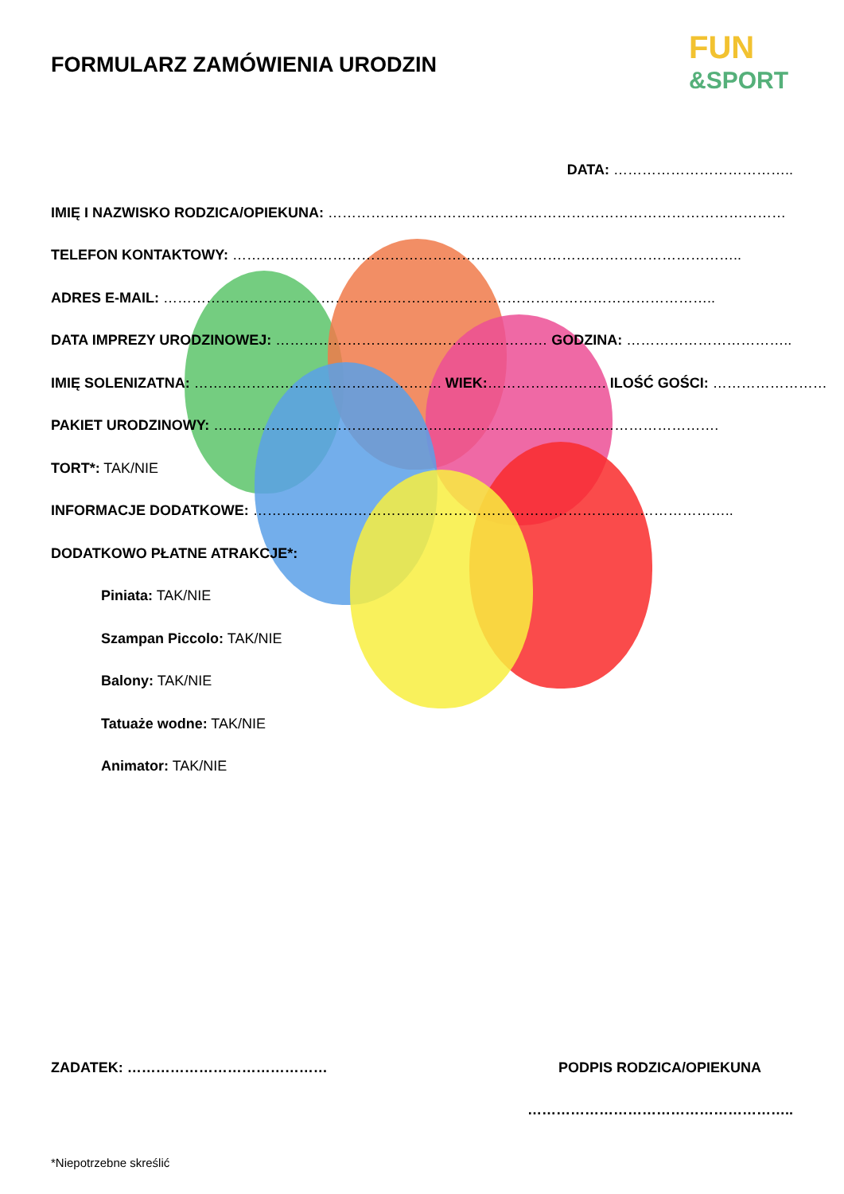FUN
&SPORT
FORMULARZ ZAMÓWIENIA URODZIN
DATA: ………………………………..
IMIĘ I NAZWISKO RODZICA/OPIEKUNA: ……………………………………………………………………………………
TELEFON KONTAKTOWY: ……………………………………………………………………………………………..
ADRES E-MAIL: ……………………………………………………………………………………………………..
DATA IMPREZY URODZINOWEJ: ………………………………………………… GODZINA: ……………………………..
IMIĘ SOLENIZATNA: ……………………………………………. WIEK:……………………. ILOŚĆ GOŚCI: ……………………
PAKIET URODZINOWY: …………………………………………………………………………………………….
TORT*: TAK/NIE
INFORMACJE DODATKOWE: ………………………………………………………………………………………..
DODATKOWO PŁATNE ATRAKCJE*:
Piniata: TAK/NIE
Szampan Piccolo: TAK/NIE
Balony: TAK/NIE
Tatuaże wodne: TAK/NIE
Animator: TAK/NIE
ZADATEK: …………………………………… PODPIS RODZICA/OPIEKUNA
………………………………………………..
*Niepotrzebne skreślić